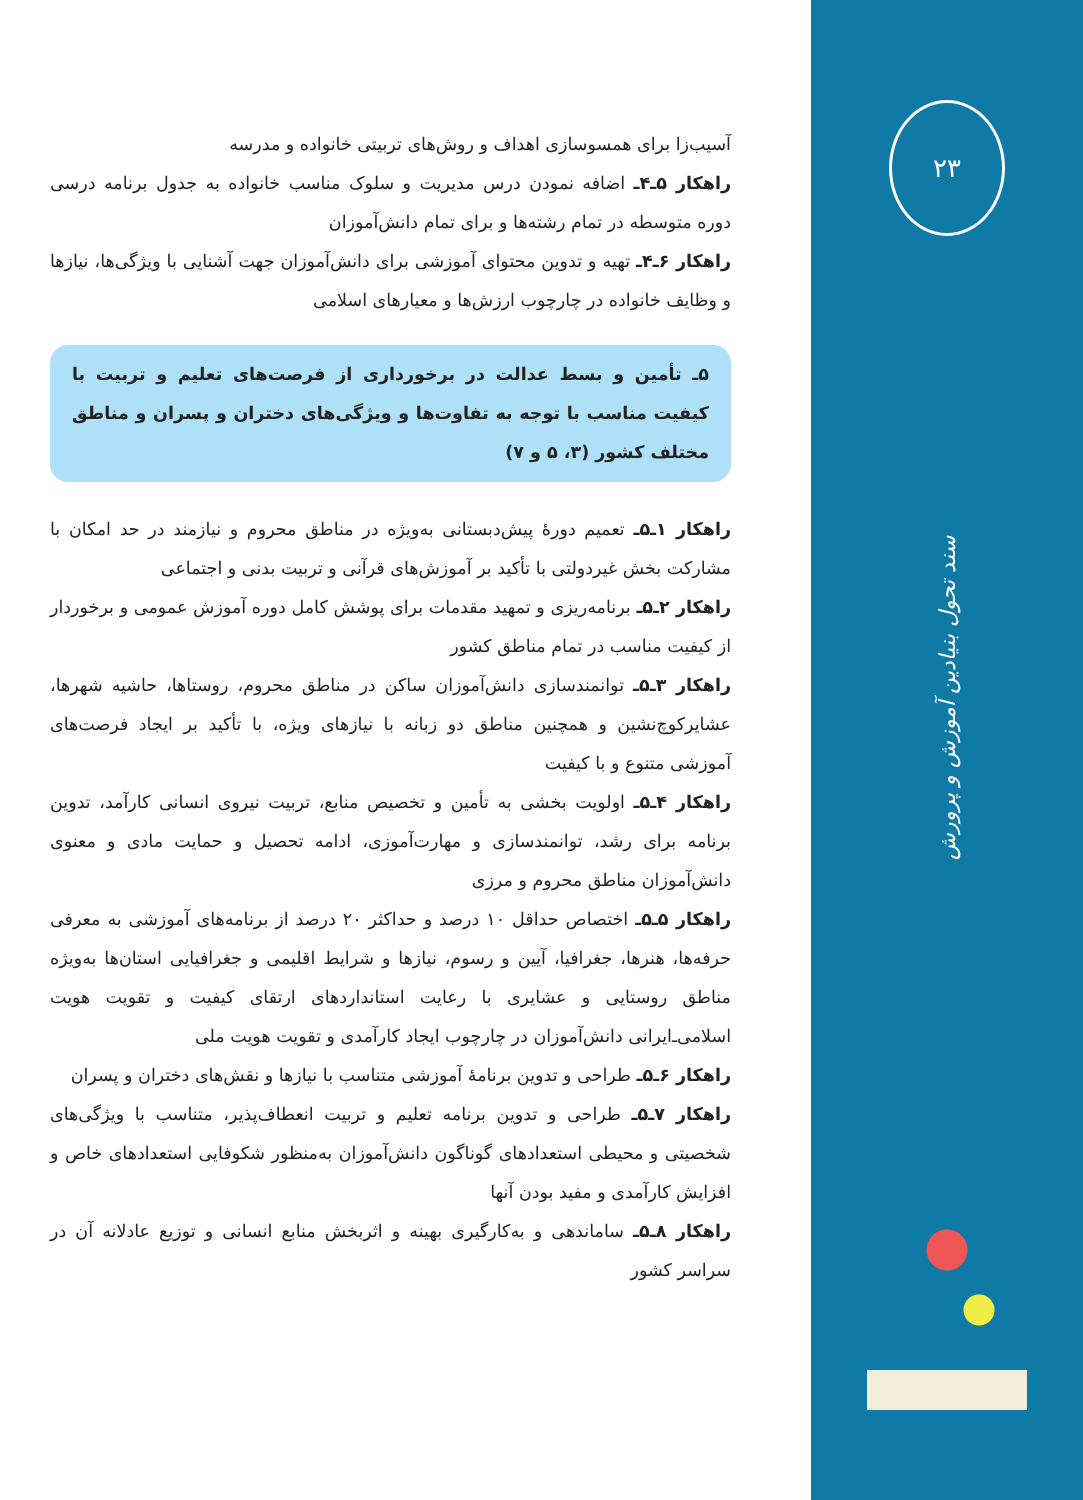آسیب‌زا برای همسوسازی اهداف و روش‌های تربیتی خانواده و مدرسه
راهکار ۵ـ۴ـ اضافه نمودن درس مدیریت و سلوک مناسب خانواده به جدول برنامه درسی دوره متوسطه در تمام رشته‌ها و برای تمام دانش‌آموزان
راهکار ۶ـ۴ـ تهیه و تدوین محتوای آموزشی برای دانش‌آموزان جهت آشنایی با ویژگی‌ها، نیازها و وظایف خانواده در چارچوب ارزش‌ها و معیارهای اسلامی
۵ـ تأمین و بسط عدالت در برخورداری از فرصت‌های تعلیم و تربیت با کیفیت مناسب با توجه به تفاوت‌ها و ویژگی‌های دختران و پسران و مناطق مختلف کشور (۳، ۵ و ۷)
راهکار ۱ـ۵ـ تعمیم دورهٔ پیش‌دبستانی به‌ویژه در مناطق محروم و نیازمند در حد امکان با مشارکت بخش غیردولتی با تأکید بر آموزش‌های قرآنی و تربیت بدنی و اجتماعی
راهکار ۲ـ۵ـ برنامه‌ریزی و تمهید مقدمات برای پوشش کامل دوره آموزش عمومی و برخوردار از کیفیت مناسب در تمام مناطق کشور
راهکار ۳ـ۵ـ توانمندسازی دانش‌آموزان ساکن در مناطق محروم، روستاها، حاشیه شهرها، عشایرکوچ‌نشین و همچنین مناطق دو زبانه با نیازهای ویژه، با تأکید بر ایجاد فرصت‌های آموزشی متنوع و با کیفیت
راهکار ۴ـ۵ـ اولویت بخشی به تأمین و تخصیص منابع، تربیت نیروی انسانی کارآمد، تدوین برنامه برای رشد، توانمندسازی و مهارت‌آموزی، ادامه تحصیل و حمایت مادی و معنوی دانش‌آموزان مناطق محروم و مرزی
راهکار ۵ـ۵ـ اختصاص حداقل ۱۰ درصد و حداکثر ۲۰ درصد از برنامه‌های آموزشی به معرفی حرفه‌ها، هنرها، جغرافیا، آیین و رسوم، نیازها و شرایط اقلیمی و جغرافیایی استان‌ها به‌ویژه مناطق روستایی و عشایری با رعایت استانداردهای ارتقای کیفیت و تقویت هویت اسلامی‌ـ‌ایرانی دانش‌آموزان در چارچوب ایجاد کارآمدی و تقویت هویت ملی
راهکار ۶ـ۵ـ طراحی و تدوین برنامهٔ آموزشی متناسب با نیازها و نقش‌های دختران و پسران
راهکار ۷ـ۵ـ طراحی و تدوین برنامه تعلیم و تربیت انعطاف‌پذیر، متناسب با ویژگی‌های شخصیتی و محیطی استعدادهای گوناگون دانش‌آموزان به‌منظور شکوفایی استعدادهای خاص و افزایش کارآمدی و مفید بودن آنها
راهکار ۸ـ۵ـ ساماندهی و به‌کارگیری بهینه و اثربخش منابع انسانی و توزیع عادلانه آن در سراسر کشور
۲۳
سند تحول بنیادین آموزش و پرورش